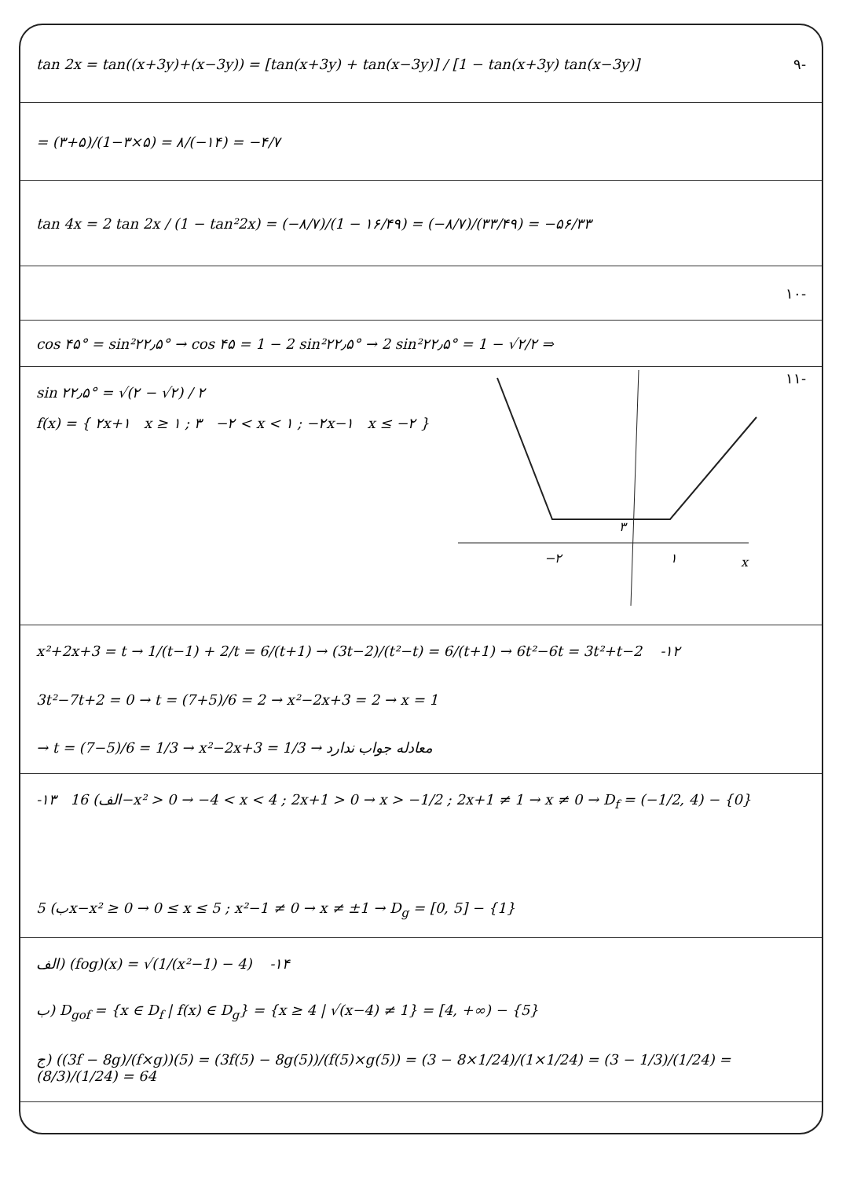tan 2x = tan((x+3y)+(x−3y)) = [tan(x+3y) + tan(x−3y)] / [1 − tan(x+3y) tan(x−3y)] ۹-
= (۳+۵)/(1−۳×۵) = ۸/(−۱۴) = −۴/۷
tan 4x = 2 tan 2x / (1 − tan²2x) = (−۸/۷)/(1 − ۱۶/۴۹) = (−۸/۷)/(۳۳/۴۹) = −۵۶/۳۳
۱۰-
cos ۴۵° = sin²۲۲٫۵° → cos ۴۵ = 1 − 2 sin²۲۲٫۵° → 2 sin²۲۲٫۵° = 1 − √۲/۲ ⇒
sin ۲۲٫۵° = √(۲ − √۲) / ۲
f(x) = { ۲x+۱ x ≥ ۱ ; ۳ −۲ < x < ۱ ; −۲x−۱ x ≤ −۲ }
−۲
۱
x
۳
۱۱-
x²+2x+3 = t → 1/(t−1) + 2/t = 6/(t+1) → (3t−2)/(t²−t) = 6/(t+1) → 6t²−6t = 3t²+t−2 -۱۲
3t²−7t+2 = 0 → t = (7+5)/6 = 2 → x²−2x+3 = 2 → x = 1
→ t = (7−5)/6 = 1/3 → x²−2x+3 = 1/3 → معادله جواب ندارد
-۱۳ الف) 16−x² > 0 → −4 < x < 4 ; 2x+1 > 0 → x > −1/2 ; 2x+1 ≠ 1 → x ≠ 0 → D<sub>f</sub> = (−1/2, 4) − {0}
ب) 5x−x² ≥ 0 → 0 ≤ x ≤ 5 ; x²−1 ≠ 0 → x ≠ ±1 → D<sub>g</sub> = [0, 5] − {1}
الف) (fog)(x) = √(1/(x²−1) − 4) -۱۴
ب) D<sub>gof</sub> = {x ∈ D<sub>f</sub> | f(x) ∈ D<sub>g</sub>} = {x ≥ 4 | √(x−4) ≠ 1} = [4, +∞) − {5}
ج) ((3f − 8g)/(f×g))(5) = (3f(5) − 8g(5))/(f(5)×g(5)) = (3 − 8×1/24)/(1×1/24) = (3 − 1/3)/(1/24) = (8/3)/(1/24) = 64